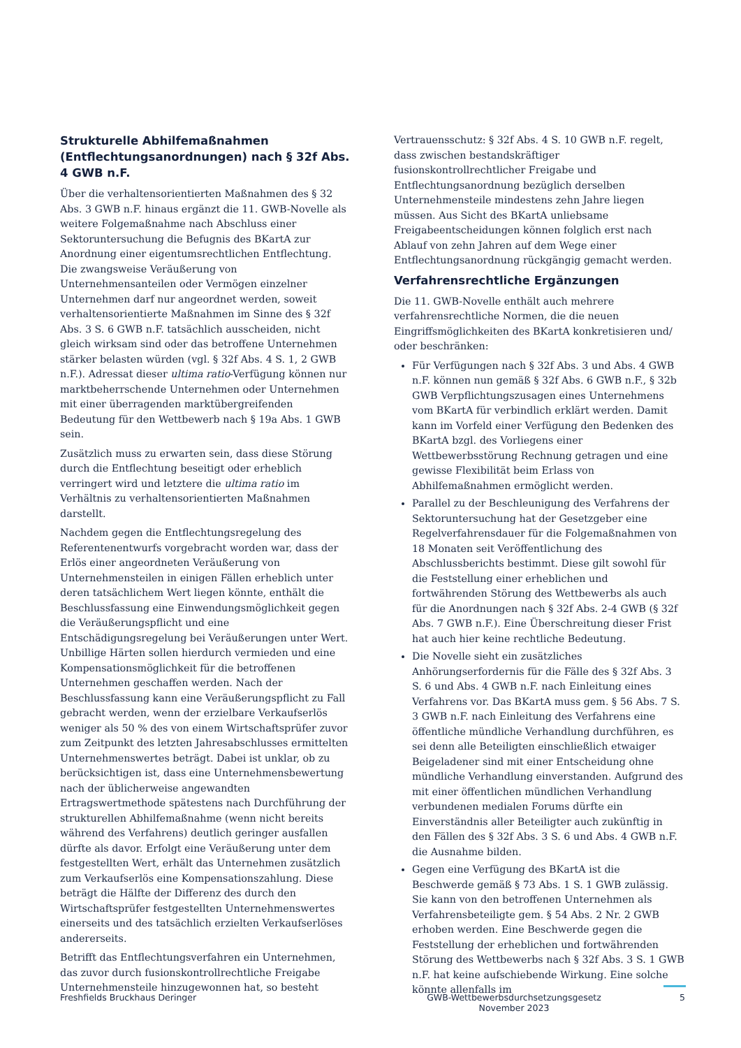Strukturelle Abhilfemaßnahmen (Entflechtungsanordnungen) nach § 32f Abs. 4 GWB n.F.
Über die verhaltensorientierten Maßnahmen des § 32 Abs. 3 GWB n.F. hinaus ergänzt die 11. GWB-Novelle als weitere Folgemaßnahme nach Abschluss einer Sektoruntersuchung die Befugnis des BKartA zur Anordnung einer eigentumsrechtlichen Entflechtung. Die zwangsweise Veräußerung von Unternehmensanteilen oder Vermögen einzelner Unternehmen darf nur angeordnet werden, soweit verhaltensorientierte Maßnahmen im Sinne des § 32f Abs. 3 S. 6 GWB n.F. tatsächlich ausscheiden, nicht gleich wirksam sind oder das betroffene Unternehmen stärker belasten würden (vgl. § 32f Abs. 4 S. 1, 2 GWB n.F.). Adressat dieser ultima ratio-Verfügung können nur marktbeherrschende Unternehmen oder Unternehmen mit einer überragenden marktübergreifenden Bedeutung für den Wettbewerb nach § 19a Abs. 1 GWB sein.
Zusätzlich muss zu erwarten sein, dass diese Störung durch die Entflechtung beseitigt oder erheblich verringert wird und letztere die ultima ratio im Verhältnis zu verhaltensorientierten Maßnahmen darstellt.
Nachdem gegen die Entflechtungsregelung des Referentenentwurfs vorgebracht worden war, dass der Erlös einer angeordneten Veräußerung von Unternehmensteilen in einigen Fällen erheblich unter deren tatsächlichem Wert liegen könnte, enthält die Beschlussfassung eine Einwendungsmöglichkeit gegen die Veräußerungspflicht und eine Entschädigungsregelung bei Veräußerungen unter Wert. Unbillige Härten sollen hierdurch vermieden und eine Kompensationsmöglichkeit für die betroffenen Unternehmen geschaffen werden. Nach der Beschlussfassung kann eine Veräußerungspflicht zu Fall gebracht werden, wenn der erzielbare Verkaufserlös weniger als 50 % des von einem Wirtschaftsprüfer zuvor zum Zeitpunkt des letzten Jahresabschlusses ermittelten Unternehmenswertes beträgt. Dabei ist unklar, ob zu berücksichtigen ist, dass eine Unternehmensbewertung nach der üblicherweise angewandten Ertragswertmethode spätestens nach Durchführung der strukturellen Abhilfemaßnahme (wenn nicht bereits während des Verfahrens) deutlich geringer ausfallen dürfte als davor. Erfolgt eine Veräußerung unter dem festgestellten Wert, erhält das Unternehmen zusätzlich zum Verkaufserlös eine Kompensationszahlung. Diese beträgt die Hälfte der Differenz des durch den Wirtschaftsprüfer festgestellten Unternehmenswertes einerseits und des tatsächlich erzielten Verkaufserlöses andererseits.
Betrifft das Entflechtungsverfahren ein Unternehmen, das zuvor durch fusionskontrollrechtliche Freigabe Unternehmensteile hinzugewonnen hat, so besteht
Vertrauensschutz: § 32f Abs. 4 S. 10 GWB n.F. regelt, dass zwischen bestandskräftiger fusionskontrollrechtlicher Freigabe und Entflechtungsanordnung bezüglich derselben Unternehmensteile mindestens zehn Jahre liegen müssen. Aus Sicht des BKartA unliebsame Freigabeentscheidungen können folglich erst nach Ablauf von zehn Jahren auf dem Wege einer Entflechtungsanordnung rückgängig gemacht werden.
Verfahrensrechtliche Ergänzungen
Die 11. GWB-Novelle enthält auch mehrere verfahrensrechtliche Normen, die die neuen Eingriffsmöglichkeiten des BKartA konkretisieren und/ oder beschränken:
Für Verfügungen nach § 32f Abs. 3 und Abs. 4 GWB n.F. können nun gemäß § 32f Abs. 6 GWB n.F., § 32b GWB Verpflichtungszusagen eines Unternehmens vom BKartA für verbindlich erklärt werden. Damit kann im Vorfeld einer Verfügung den Bedenken des BKartA bzgl. des Vorliegens einer Wettbewerbsstörung Rechnung getragen und eine gewisse Flexibilität beim Erlass von Abhilfemaßnahmen ermöglicht werden.
Parallel zu der Beschleunigung des Verfahrens der Sektoruntersuchung hat der Gesetzgeber eine Regelverfahrensdauer für die Folgemaßnahmen von 18 Monaten seit Veröffentlichung des Abschlussberichts bestimmt. Diese gilt sowohl für die Feststellung einer erheblichen und fortwährenden Störung des Wettbewerbs als auch für die Anordnungen nach § 32f Abs. 2-4 GWB (§ 32f Abs. 7 GWB n.F.). Eine Überschreitung dieser Frist hat auch hier keine rechtliche Bedeutung.
Die Novelle sieht ein zusätzliches Anhörungserfordernis für die Fälle des § 32f Abs. 3 S. 6 und Abs. 4 GWB n.F. nach Einleitung eines Verfahrens vor. Das BKartA muss gem. § 56 Abs. 7 S. 3 GWB n.F. nach Einleitung des Verfahrens eine öffentliche mündliche Verhandlung durchführen, es sei denn alle Beteiligten einschließlich etwaiger Beigeladener sind mit einer Entscheidung ohne mündliche Verhandlung einverstanden. Aufgrund des mit einer öffentlichen mündlichen Verhandlung verbundenen medialen Forums dürfte ein Einverständnis aller Beteiligter auch zukünftig in den Fällen des § 32f Abs. 3 S. 6 und Abs. 4 GWB n.F. die Ausnahme bilden.
Gegen eine Verfügung des BKartA ist die Beschwerde gemäß § 73 Abs. 1 S. 1 GWB zulässig. Sie kann von den betroffenen Unternehmen als Verfahrensbeteiligte gem. § 54 Abs. 2 Nr. 2 GWB erhoben werden. Eine Beschwerde gegen die Feststellung der erheblichen und fortwährenden Störung des Wettbewerbs nach § 32f Abs. 3 S. 1 GWB n.F. hat keine aufschiebende Wirkung. Eine solche könnte allenfalls im
Freshfields Bruckhaus Deringer GWB-Wettbewerbsdurchsetzungsgesetz
November 2023
5